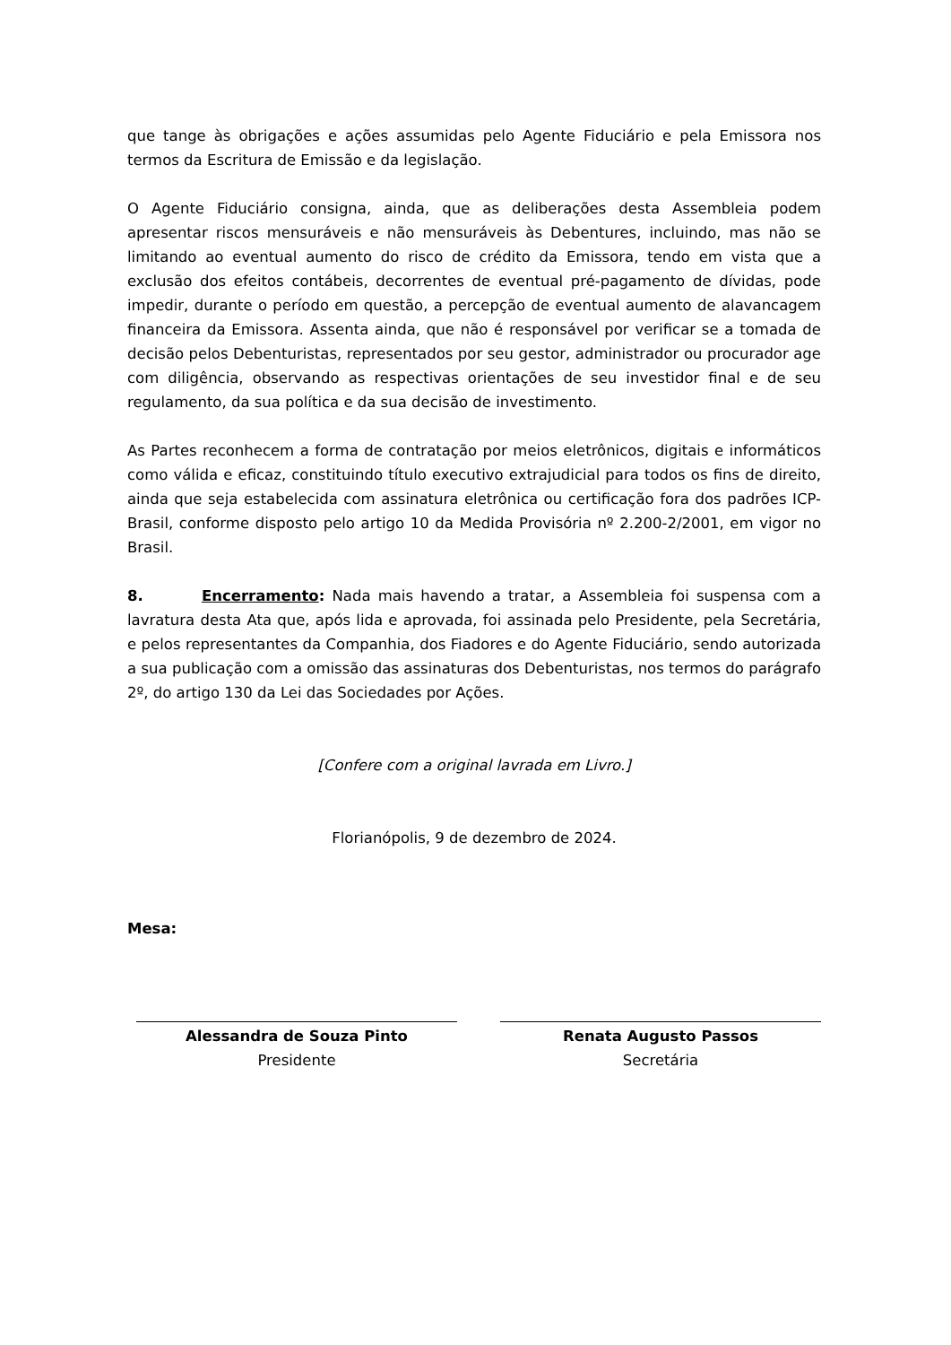que tange às obrigações e ações assumidas pelo Agente Fiduciário e pela Emissora nos termos da Escritura de Emissão e da legislação.
O Agente Fiduciário consigna, ainda, que as deliberações desta Assembleia podem apresentar riscos mensuráveis e não mensuráveis às Debentures, incluindo, mas não se limitando ao eventual aumento do risco de crédito da Emissora, tendo em vista que a exclusão dos efeitos contábeis, decorrentes de eventual pré-pagamento de dívidas, pode impedir, durante o período em questão, a percepção de eventual aumento de alavancagem financeira da Emissora. Assenta ainda, que não é responsável por verificar se a tomada de decisão pelos Debenturistas, representados por seu gestor, administrador ou procurador age com diligência, observando as respectivas orientações de seu investidor final e de seu regulamento, da sua política e da sua decisão de investimento.
As Partes reconhecem a forma de contratação por meios eletrônicos, digitais e informáticos como válida e eficaz, constituindo título executivo extrajudicial para todos os fins de direito, ainda que seja estabelecida com assinatura eletrônica ou certificação fora dos padrões ICP-Brasil, conforme disposto pelo artigo 10 da Medida Provisória nº 2.200-2/2001, em vigor no Brasil.
8. Encerramento: Nada mais havendo a tratar, a Assembleia foi suspensa com a lavratura desta Ata que, após lida e aprovada, foi assinada pelo Presidente, pela Secretária, e pelos representantes da Companhia, dos Fiadores e do Agente Fiduciário, sendo autorizada a sua publicação com a omissão das assinaturas dos Debenturistas, nos termos do parágrafo 2º, do artigo 130 da Lei das Sociedades por Ações.
[Confere com a original lavrada em Livro.]
Florianópolis, 9 de dezembro de 2024.
Mesa:
Alessandra de Souza Pinto
Presidente
Renata Augusto Passos
Secretária